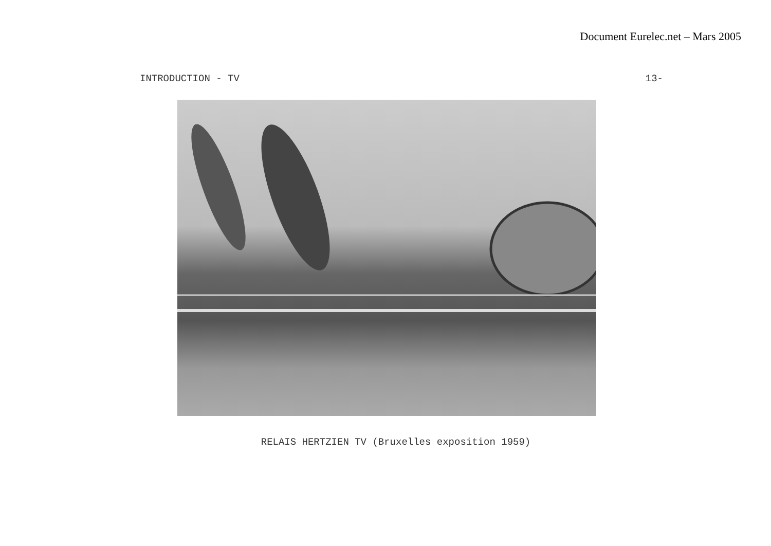Document Eurelec.net – Mars 2005
INTRODUCTION - TV 13-
RELAIS HERTZIEN TV (Bruxelles exposition 1959)